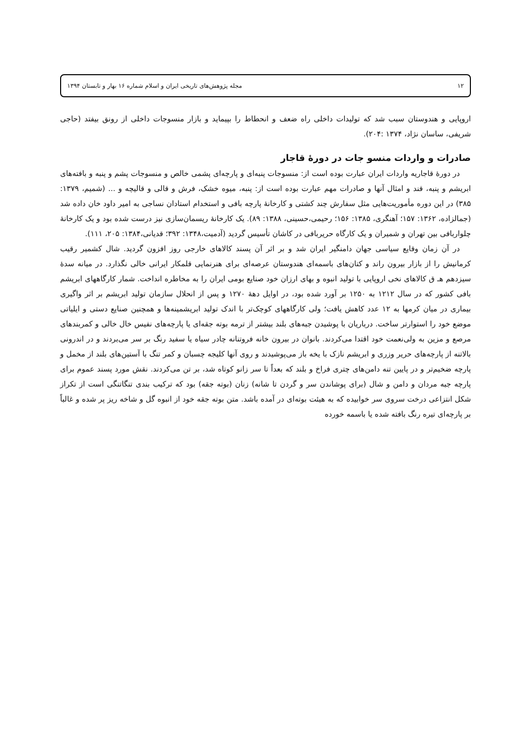۱۲ مجله پژوهش‌های تاریخی ایران و اسلام شماره ۱۶ بهار و تابستان ۱۳۹۴
اروپایی و هندوستان سبب شد که تولیدات داخلی راه ضعف و انحطاط را بپیماید و بازار منسوجات داخلی از رونق بیفتد (حاجی شریفی، ساسان نژاد، ۱۳۷۴ :۲۰۴).
صادرات و واردات منسو جات در دورهٔ قاجار
در دورهٔ قاجاریه واردات ایران عبارت بوده است از: منسوجات پنبه‌ای و پارچه‌ای پشمی خالص و منسوجات پشم و پنبه و بافته‌های ابریشم و پنبه، قند و امثال آنها و صادرات مهم عبارت بوده است از: پنبه، میوه خشک، فرش و قالی و قالیچه و ... (شمیم، ۱۳۷۹: ۳۸۵) در این دوره مأموریت‌هایی مثل سفارش چند کشتی و کارخانهٔ پارچه بافی و استخدام استادان نساجی به امیر داود خان داده شد (جمالزاده، ۱۳۶۲: ۱۵۷؛ آهنگری، ۱۳۸۵: ۱۵۶؛ رحیمی،حسینی، ۱۳۸۸: ۸۹). یک کارخانهٔ ریسمان‌سازی نیز درست شده بود و یک کارخانهٔ چلواربافی بین تهران و شمیران و یک کارگاه حریربافی در کاشان تأسیس گردید (آدمیت،۱۳۴۸: ۳۹۲؛ قدیانی،۱۳۸۴: ۲۰۵، ۱۱۱).
در آن زمان وقایع سیاسی جهان دامنگیر ایران شد و بر اثر آن پسند کالاهای خارجی روز افزون گردید. شال کشمیر رقیب کرمانیش را از بازار بیرون راند و کتان‌های باسمه‌ای هندوستان عرصه‌ای برای هنرنمایی قلمکار ایرانی خالی نگذارد. در میانه سدهٔ سیزدهم هـ ق کالاهای نخی اروپایی با تولید انبوه و بهای ارزان خود صنایع بومی ایران را به مخاطره انداخت. شمار کارگاههای ابریشم بافی کشور که در سال ۱۲۱۲ به ۱۲۵۰ بر آورد شده بود، در اوایل دههٔ ۱۲۷۰ و پس از انحلال سازمان تولید ابریشم بر اثر واگیری بیماری در میان کرمها به ۱۲ عدد کاهش یافت؛ ولی کارگاههای کوچک‌تر با اندک تولید ابریشمینه‌ها و همچنین صنایع دستی و ایلیاتی موضع خود را استوارتر ساخت. درباریان با پوشیدن جبه‌های بلند بیشتر از ترمه بوته جقه‌ای یا پارچه‌های نفیس خال خالی و کمربندهای مرصع و مزین به ولی‌نعمت خود اقتدا می‌کردند. بانوان در بیرون خانه فروتنانه چادر سیاه یا سفید رنگ بر سر می‌بردند و در اندرونی بالاتنه از پارچه‌های حریر وزری و ابریشم نازک با یخه باز می‌پوشیدند و روی آنها کلیجه چسبان و کمر تنگ با آستین‌های بلند از مخمل و پارچه ضخیم‌تر و در پایین تنه دامن‌های چتری فراخ و بلند که بعداً تا سر زانو کوتاه شد، بر تن می‌کردند. نقش مورد پسند عموم برای پارچه جبه مردان و دامن و شال (برای پوشاندن سر و گردن تا شانه) زنان (بوته جقه) بود که ترکیب بندی تنگاتنگی است از تکراز شکل انتزاعی درخت سروی سر خوابیده که به هیئت بوته‌ای در آمده باشد. متن بوته جقه خود از انبوه گل و شاخه ریز پر شده و غالباً بر پارچه‌ای تیره رنگ بافته شده یا باسمه خورده